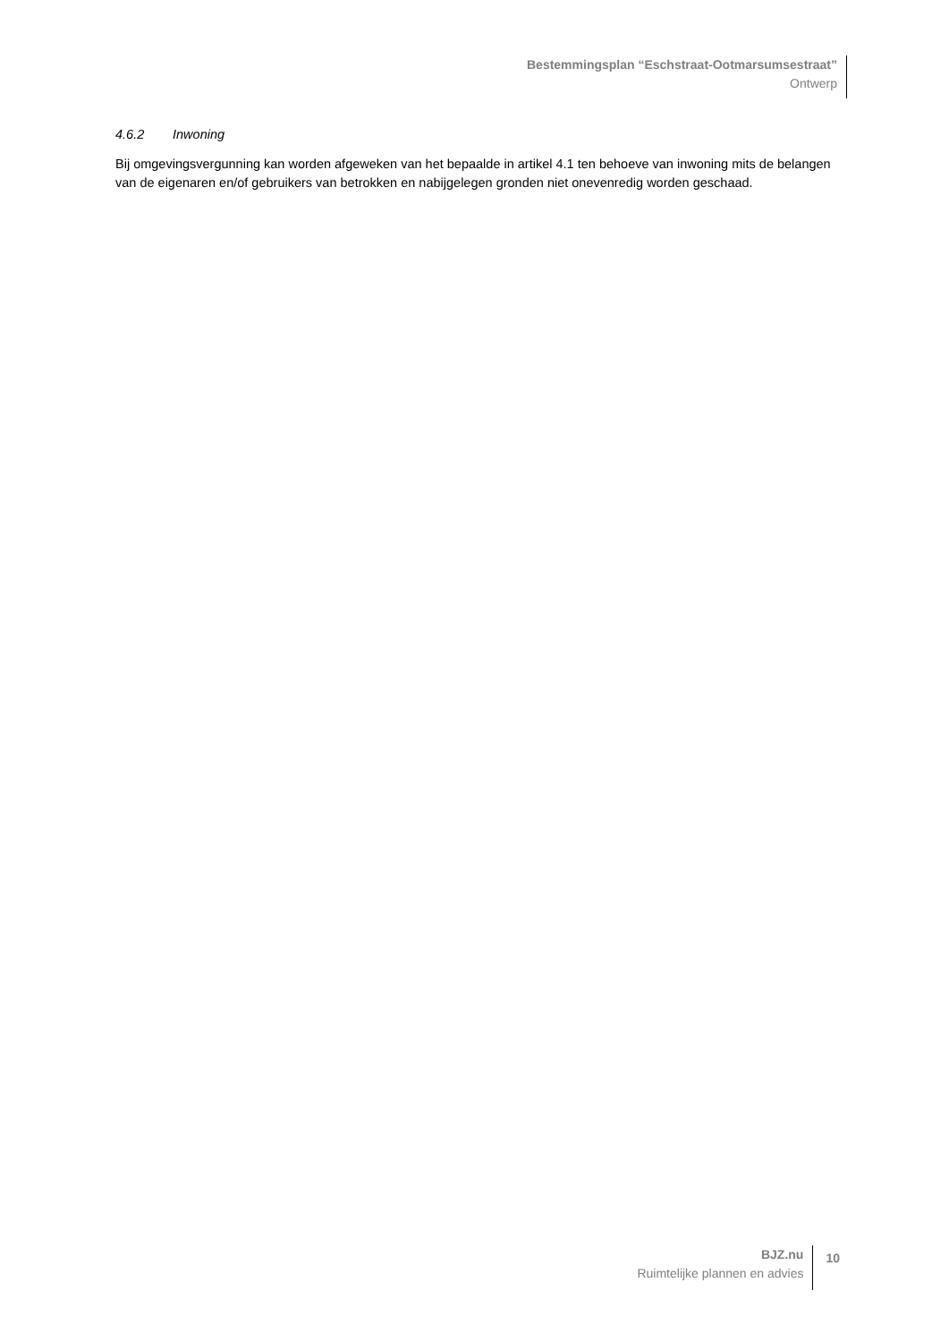Bestemmingsplan “Eschstraat-Ootmarsumsestraat”
Ontwerp
4.6.2 Inwoning
Bij omgevingsvergunning kan worden afgeweken van het bepaalde in artikel 4.1 ten behoeve van inwoning mits de belangen van de eigenaren en/of gebruikers van betrokken en nabijgelegen gronden niet onevenredig worden geschaad.
BJZ.nu
Ruimtelijke plannen en advies
10